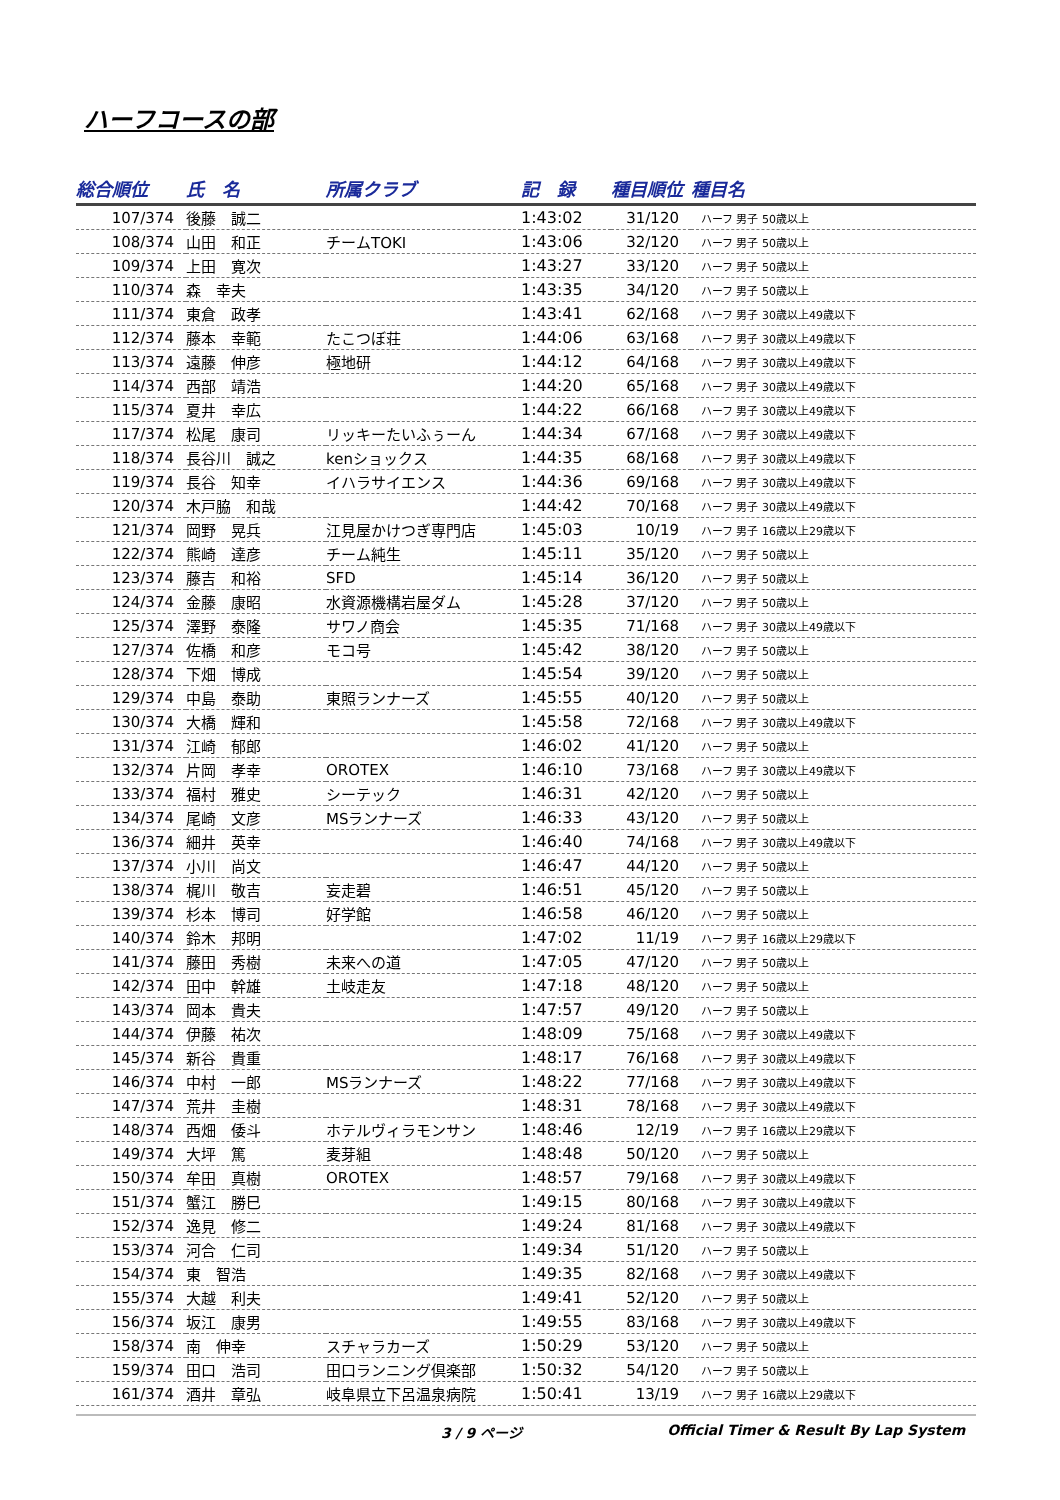ハーフコースの部
| 総合順位 | 氏 名 | 所属クラブ | 記 録 | 種目順位 | 種目名 |
| --- | --- | --- | --- | --- | --- |
| 107/374 | 後藤 誠二 | | 1:43:02 | 31/120 | ハーフ 男子 50歳以上 |
| 108/374 | 山田 和正 | チームTOKI | 1:43:06 | 32/120 | ハーフ 男子 50歳以上 |
| 109/374 | 上田 寛次 | | 1:43:27 | 33/120 | ハーフ 男子 50歳以上 |
| 110/374 | 森 幸夫 | | 1:43:35 | 34/120 | ハーフ 男子 50歳以上 |
| 111/374 | 東倉 政孝 | | 1:43:41 | 62/168 | ハーフ 男子 30歳以上49歳以下 |
| 112/374 | 藤本 幸範 | たこつぼ荘 | 1:44:06 | 63/168 | ハーフ 男子 30歳以上49歳以下 |
| 113/374 | 遠藤 伸彦 | 極地研 | 1:44:12 | 64/168 | ハーフ 男子 30歳以上49歳以下 |
| 114/374 | 西部 靖浩 | | 1:44:20 | 65/168 | ハーフ 男子 30歳以上49歳以下 |
| 115/374 | 夏井 幸広 | | 1:44:22 | 66/168 | ハーフ 男子 30歳以上49歳以下 |
| 117/374 | 松尾 康司 | リッキーたいふぅーん | 1:44:34 | 67/168 | ハーフ 男子 30歳以上49歳以下 |
| 118/374 | 長谷川 誠之 | kenショックス | 1:44:35 | 68/168 | ハーフ 男子 30歳以上49歳以下 |
| 119/374 | 長谷 知幸 | イハラサイエンス | 1:44:36 | 69/168 | ハーフ 男子 30歳以上49歳以下 |
| 120/374 | 木戸脇 和哉 | | 1:44:42 | 70/168 | ハーフ 男子 30歳以上49歳以下 |
| 121/374 | 岡野 晃兵 | 江見屋かけつぎ専門店 | 1:45:03 | 10/19 | ハーフ 男子 16歳以上29歳以下 |
| 122/374 | 熊崎 達彦 | チーム純生 | 1:45:11 | 35/120 | ハーフ 男子 50歳以上 |
| 123/374 | 藤吉 和裕 | SFD | 1:45:14 | 36/120 | ハーフ 男子 50歳以上 |
| 124/374 | 金藤 康昭 | 水資源機構岩屋ダム | 1:45:28 | 37/120 | ハーフ 男子 50歳以上 |
| 125/374 | 澤野 泰隆 | サワノ商会 | 1:45:35 | 71/168 | ハーフ 男子 30歳以上49歳以下 |
| 127/374 | 佐橋 和彦 | モコ号 | 1:45:42 | 38/120 | ハーフ 男子 50歳以上 |
| 128/374 | 下畑 博成 | | 1:45:54 | 39/120 | ハーフ 男子 50歳以上 |
| 129/374 | 中島 泰助 | 東照ランナーズ | 1:45:55 | 40/120 | ハーフ 男子 50歳以上 |
| 130/374 | 大橋 輝和 | | 1:45:58 | 72/168 | ハーフ 男子 30歳以上49歳以下 |
| 131/374 | 江崎 郁郎 | | 1:46:02 | 41/120 | ハーフ 男子 50歳以上 |
| 132/374 | 片岡 孝幸 | OROTEX | 1:46:10 | 73/168 | ハーフ 男子 30歳以上49歳以下 |
| 133/374 | 福村 雅史 | シーテック | 1:46:31 | 42/120 | ハーフ 男子 50歳以上 |
| 134/374 | 尾崎 文彦 | MSランナーズ | 1:46:33 | 43/120 | ハーフ 男子 50歳以上 |
| 136/374 | 細井 英幸 | | 1:46:40 | 74/168 | ハーフ 男子 30歳以上49歳以下 |
| 137/374 | 小川 尚文 | | 1:46:47 | 44/120 | ハーフ 男子 50歳以上 |
| 138/374 | 梶川 敬吉 | 妄走碧 | 1:46:51 | 45/120 | ハーフ 男子 50歳以上 |
| 139/374 | 杉本 博司 | 好学館 | 1:46:58 | 46/120 | ハーフ 男子 50歳以上 |
| 140/374 | 鈴木 邦明 | | 1:47:02 | 11/19 | ハーフ 男子 16歳以上29歳以下 |
| 141/374 | 藤田 秀樹 | 未来への道 | 1:47:05 | 47/120 | ハーフ 男子 50歳以上 |
| 142/374 | 田中 幹雄 | 土岐走友 | 1:47:18 | 48/120 | ハーフ 男子 50歳以上 |
| 143/374 | 岡本 貴夫 | | 1:47:57 | 49/120 | ハーフ 男子 50歳以上 |
| 144/374 | 伊藤 祐次 | | 1:48:09 | 75/168 | ハーフ 男子 30歳以上49歳以下 |
| 145/374 | 新谷 貴重 | | 1:48:17 | 76/168 | ハーフ 男子 30歳以上49歳以下 |
| 146/374 | 中村 一郎 | MSランナーズ | 1:48:22 | 77/168 | ハーフ 男子 30歳以上49歳以下 |
| 147/374 | 荒井 圭樹 | | 1:48:31 | 78/168 | ハーフ 男子 30歳以上49歳以下 |
| 148/374 | 西畑 倭斗 | ホテルヴィラモンサン | 1:48:46 | 12/19 | ハーフ 男子 16歳以上29歳以下 |
| 149/374 | 大坪 篤 | 麦芽組 | 1:48:48 | 50/120 | ハーフ 男子 50歳以上 |
| 150/374 | 牟田 真樹 | OROTEX | 1:48:57 | 79/168 | ハーフ 男子 30歳以上49歳以下 |
| 151/374 | 蟹江 勝巳 | | 1:49:15 | 80/168 | ハーフ 男子 30歳以上49歳以下 |
| 152/374 | 逸見 修二 | | 1:49:24 | 81/168 | ハーフ 男子 30歳以上49歳以下 |
| 153/374 | 河合 仁司 | | 1:49:34 | 51/120 | ハーフ 男子 50歳以上 |
| 154/374 | 東 智浩 | | 1:49:35 | 82/168 | ハーフ 男子 30歳以上49歳以下 |
| 155/374 | 大越 利夫 | | 1:49:41 | 52/120 | ハーフ 男子 50歳以上 |
| 156/374 | 坂江 康男 | | 1:49:55 | 83/168 | ハーフ 男子 30歳以上49歳以下 |
| 158/374 | 南 伸幸 | スチャラカーズ | 1:50:29 | 53/120 | ハーフ 男子 50歳以上 |
| 159/374 | 田口 浩司 | 田口ランニング倶楽部 | 1:50:32 | 54/120 | ハーフ 男子 50歳以上 |
| 161/374 | 酒井 章弘 | 岐阜県立下呂温泉病院 | 1:50:41 | 13/19 | ハーフ 男子 16歳以上29歳以下 |
3 / 9 ページ Official Timer & Result By Lap System